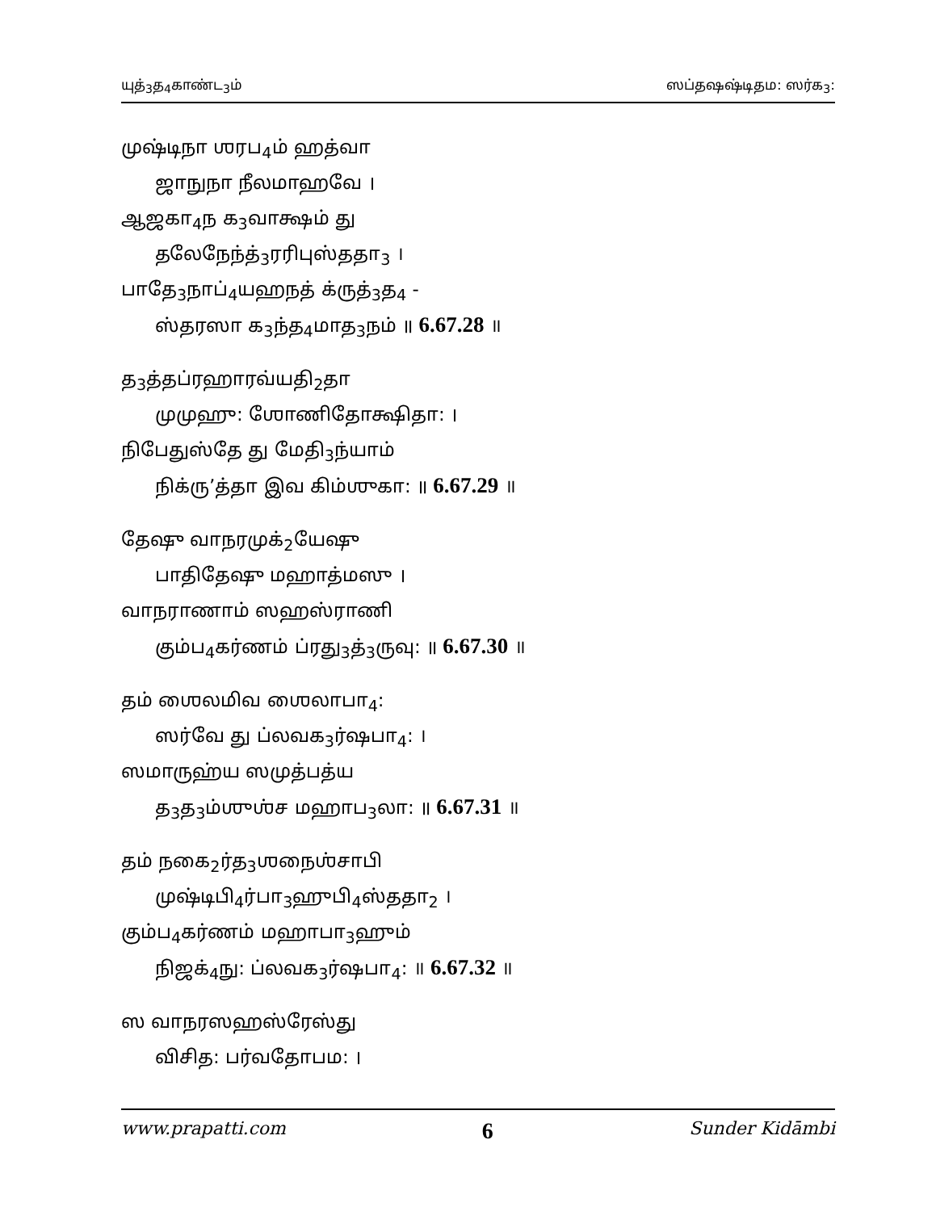யுத்<sub>3</sub>த<sub>4</sub>காண்ட<sub>3</sub>ம் ஸப்தஷஷ்டிதம: ஸர்க<sub>3</sub>:
முஷ்டிநா ஶரப<sub>4</sub>ம் ஹத்வா
ஜாநுநா நீலமாஹவே ।
ஆஜகா<sub>4</sub>ந க<sub>3</sub>வாக்ஷம் து
தலேநேந்த்<sub>3</sub>ரரிபுஸ்ததா<sub>3</sub> ।
பாதே<sub>3</sub>நாப்<sub>4</sub>யஹநத் க்ருத்<sub>3</sub>த<sub>4</sub> -
ஸ்தரஸா க<sub>3</sub>ந்த<sub>4</sub>மாத<sub>3</sub>நம் ॥ 6.67.28 ॥
த<sub>3</sub>த்தப்ரஹாரவ்யதி<sub>2</sub>தா
முமுஹு: ஶோணிதோக்ஷிதா: ।
நிபேதுஸ்தே து மேதி<sub>3</sub>ந்யாம்
நிக்ரு’த்தா இவ கிம்ஶுகா: ॥ 6.67.29 ॥
தேஷு வாநரமுக்<sub>2</sub>யேஷு
பாதிதேஷு மஹாத்மஸு ।
வாநராணாம் ஸஹஸ்ராணி
கும்ப<sub>4</sub>கர்ணம் ப்ரது<sub>3</sub>த்<sub>3</sub>ருவு: ॥ 6.67.30 ॥
தம் ஶைலமிவ ஶைலாபா<sub>4</sub>:
ஸர்வே து ப்லவக<sub>3</sub>ர்ஷபா<sub>4</sub>: ।
ஸமாருஹ்ய ஸமுத்பத்ய
த<sub>3</sub>த<sub>3</sub>ம்ஶுஶ்ச மஹாப<sub>3</sub>லா: ॥ 6.67.31 ॥
தம் நகை<sub>2</sub>ர்த<sub>3</sub>ஶநைஶ்சாபி
முஷ்டிபி<sub>4</sub>ர்பா<sub>3</sub>ஹுபி<sub>4</sub>ஸ்ததா<sub>2</sub> ।
கும்ப<sub>4</sub>கர்ணம் மஹாபா<sub>3</sub>ஹும்
நிஜக்<sub>4</sub>நு: ப்லவக<sub>3</sub>ர்ஷபா<sub>4</sub>: ॥ 6.67.32 ॥
ஸ வாநரஸஹஸ்ரேஸ்து
விசித: பர்வதோபம: ।
www.prapatti.com 6 Sunder Kidāmbi